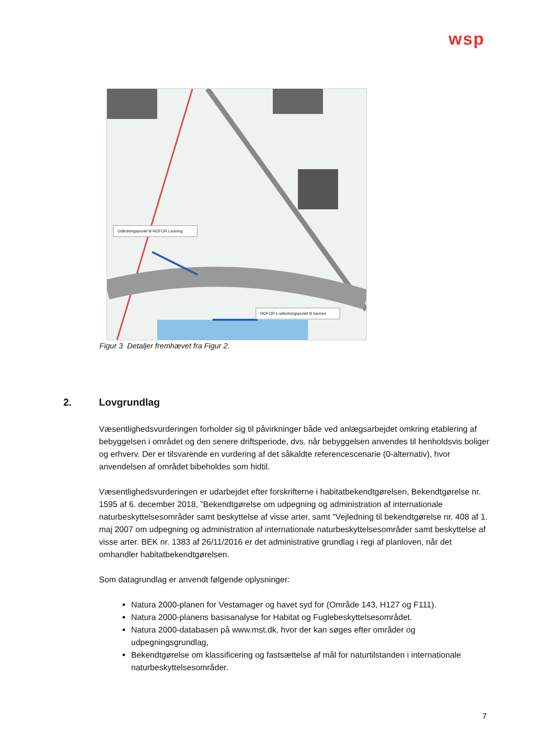wsp
Udledningspunkt til HOFOR Ledning
HOFOR's udledningspunkt til havnen
Figur 3 Detaljer fremhævet fra Figur 2.
2. Lovgrundlag
Væsentlighedsvurderingen forholder sig til påvirkninger både ved anlægsarbejdet omkring etablering af bebyggelsen i området og den senere driftsperiode, dvs. når bebyggelsen anvendes til henholdsvis boliger og erhverv. Der er tilsvarende en vurdering af det såkaldte referencescenarie (0-alternativ), hvor anvendelsen af området bibeholdes som hidtil.
Væsentlighedsvurderingen er udarbejdet efter forskrifterne i habitatbekendtgørelsen, Bekendtgørelse nr. 1595 af 6. december 2018, ”Bekendtgørelse om udpegning og administration af internationale naturbeskyttelsesområder samt beskyttelse af visse arter, samt "Vejledning til bekendtgørelse nr. 408 af 1. maj 2007 om udpegning og administration af internationale naturbeskyttelsesområder samt beskyttelse af visse arter. BEK nr. 1383 af 26/11/2016 er det administrative grundlag i regi af planloven, når det omhandler habitatbekendtgørelsen.
Som datagrundlag er anvendt følgende oplysninger:
Natura 2000-planen for Vestamager og havet syd for (Område 143, H127 og F111).
Natura 2000-planens basisanalyse for Habitat og Fuglebeskyttelsesområdet.
Natura 2000-databasen på www.mst.dk, hvor der kan søges efter områder og udpegningsgrundlag,
Bekendtgørelse om klassificering og fastsættelse af mål for naturtilstanden i internationale naturbeskyttelsesområder.
7